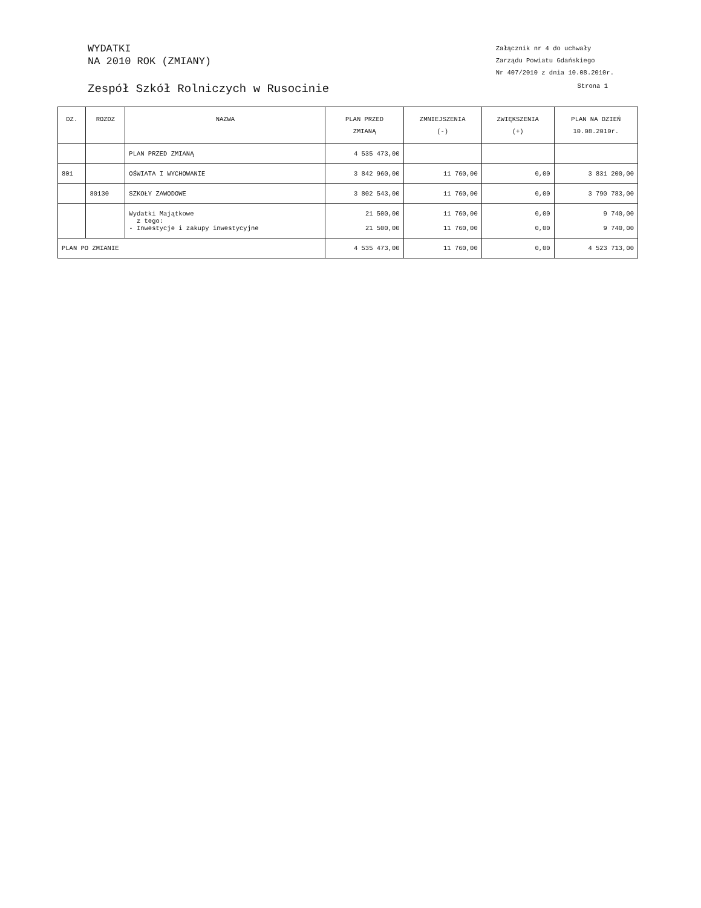WYDATKI
NA 2010 ROK (ZMIANY)
Załącznik nr 4 do uchwały
Zarządu Powiatu Gdańskiego
Nr 407/2010 z dnia 10.08.2010r.
Zespół Szkół Rolniczych w Rusocinie Strona 1
| DZ. | ROZDZ | NAZWA | PLAN PRZED ZMIANĄ | ZMNIEJSZENIA (-) | ZWIĘKSZENIA (+) | PLAN NA DZIEŃ 10.08.2010r. |
| --- | --- | --- | --- | --- | --- | --- |
| | | PLAN PRZED ZMIANĄ | 4 535 473,00 | | | |
| 801 | | OŚWIATA I WYCHOWANIE | 3 842 960,00 | 11 760,00 | 0,00 | 3 831 200,00 |
| | 80130 | SZKOŁY ZAWODOWE | 3 802 543,00 | 11 760,00 | 0,00 | 3 790 783,00 |
| | | Wydatki Majątkowe z tego: - Inwestycje i zakupy inwestycyjne | 21 500,00 21 500,00 | 11 760,00 11 760,00 | 0,00 0,00 | 9 740,00 9 740,00 |
| PLAN PO ZMIANIE | | | 4 535 473,00 | 11 760,00 | 0,00 | 4 523 713,00 |